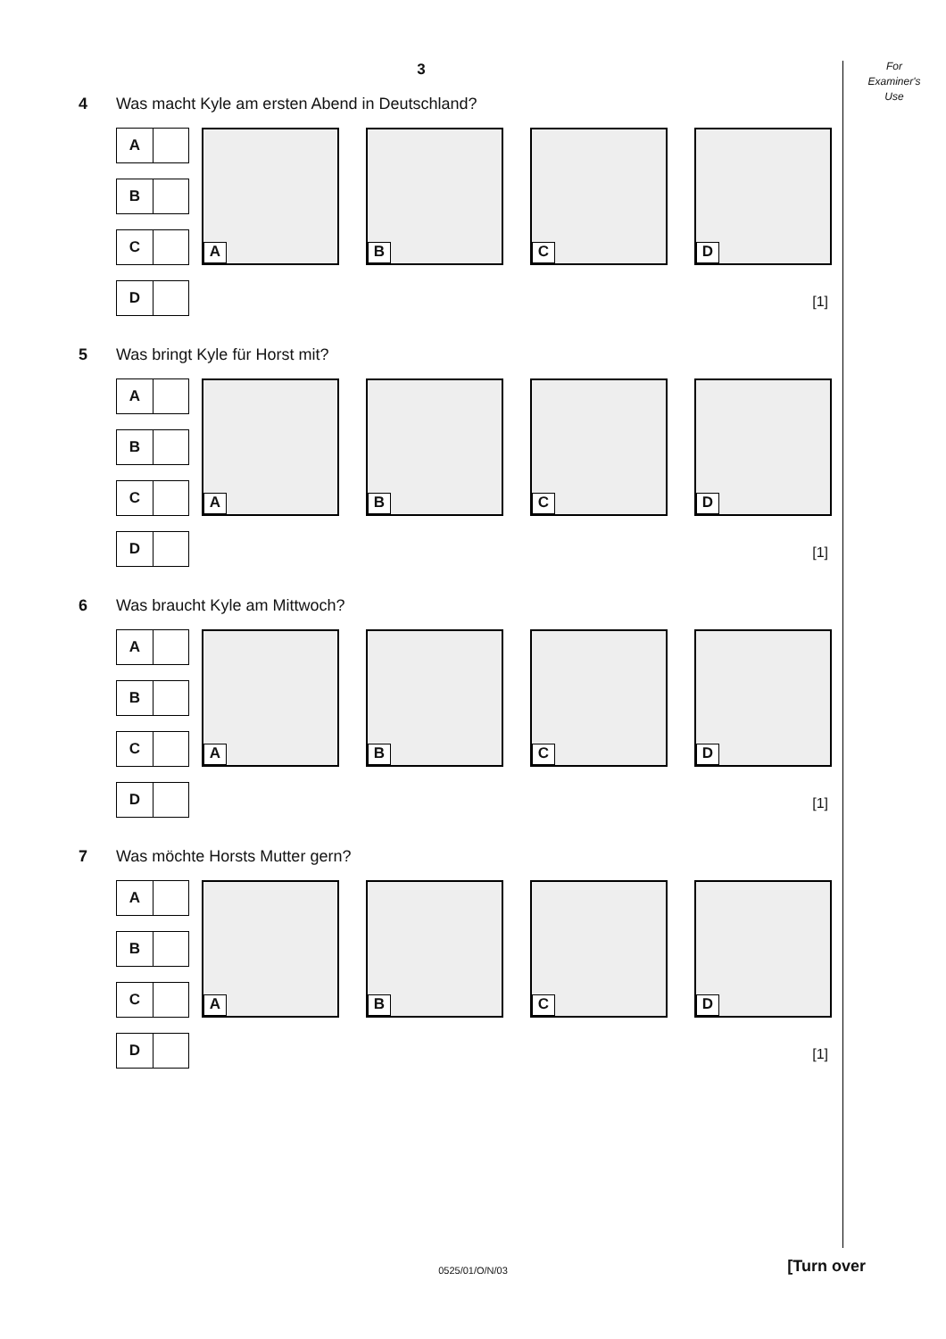For
Examiner's
Use
3
4 Was macht Kyle am ersten Abend in Deutschland?
A
B
C
D
A
B
C
D
[1]
5 Was bringt Kyle für Horst mit?
A
B
C
D
A
B
C
D
[1]
6 Was braucht Kyle am Mittwoch?
A
B
C
D
A
B
C
D
[1]
7 Was möchte Horsts Mutter gern?
A
B
C
D
A
B
C
D
[1]
0525/01/O/N/03 [Turn over